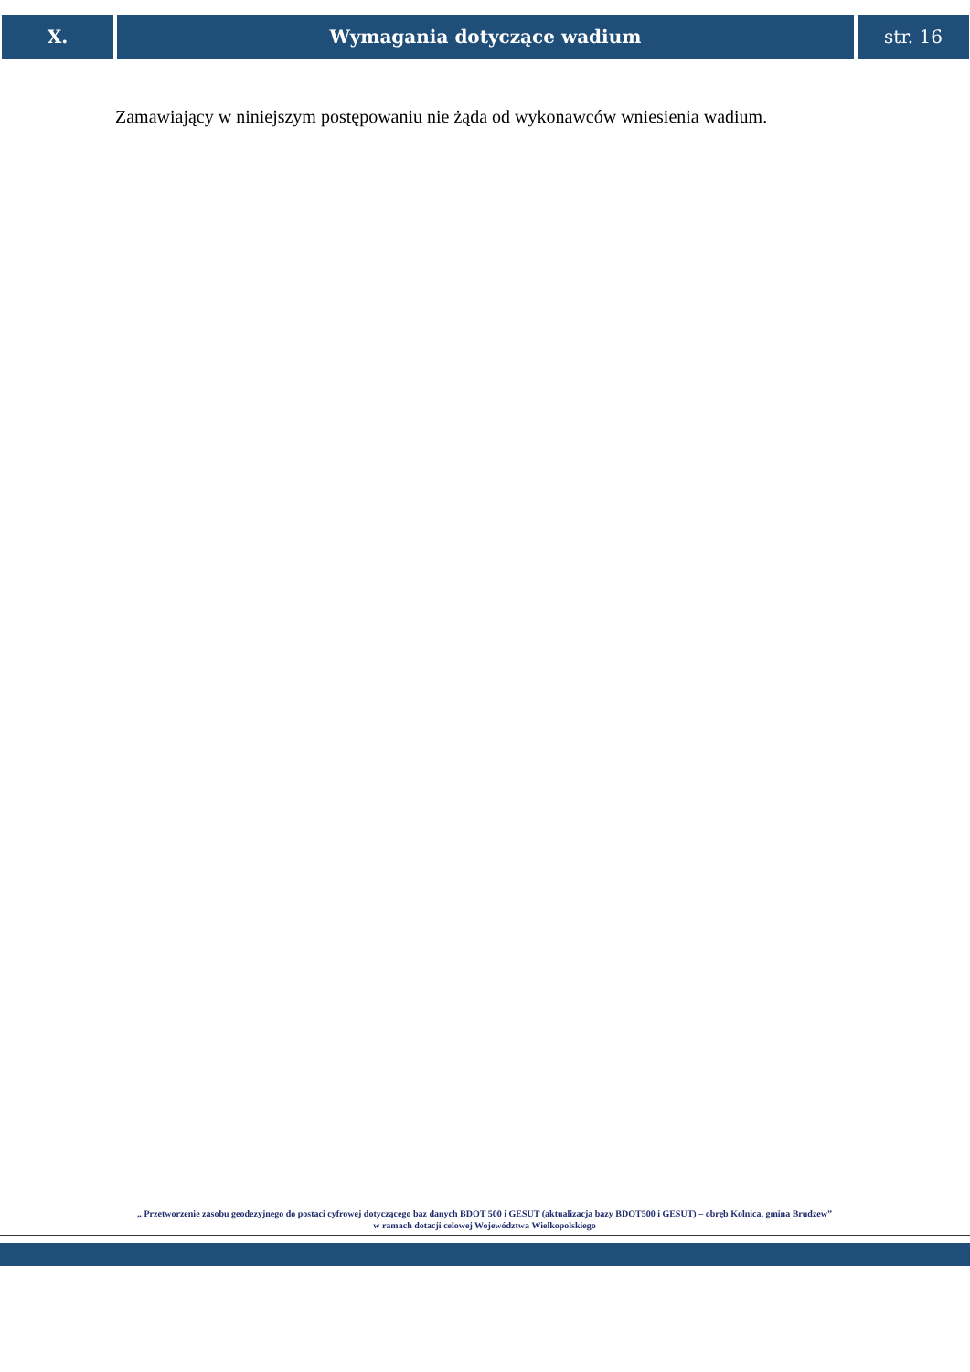X. Wymagania dotyczące wadium str. 16
Zamawiający w niniejszym postępowaniu nie żąda od wykonawców wniesienia wadium.
„ Przetworzenie zasobu geodezyjnego do postaci cyfrowej dotyczącego baz danych BDOT 500 i GESUT (aktualizacja bazy BDOT500 i GESUT) – obręb Kolnica, gmina Brudzew”
w ramach dotacji celowej Województwa Wielkopolskiego